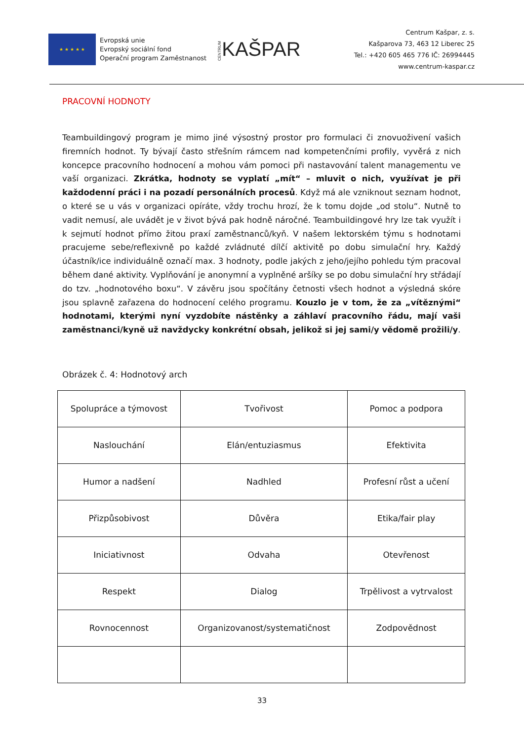★ ★ ★ ★ ★
Evropská unie
Evropský sociální fond
Operační program Zaměstnanost
CENTRUMKAŠPAR
Centrum Kašpar, z. s.
Kašparova 73, 463 12 Liberec 25
Tel.: +420 605 465 776 IČ: 26994445
www.centrum-kaspar.cz
PRACOVNÍ HODNOTY
Teambuildingový program je mimo jiné výsostný prostor pro formulaci či znovuoživení vašich firemních hodnot. Ty bývají často střešním rámcem nad kompetenčními profily, vyvěrá z nich koncepce pracovního hodnocení a mohou vám pomoci při nastavování talent managementu ve vaší organizaci. Zkrátka, hodnoty se vyplatí „mít“ – mluvit o nich, využívat je při každodenní práci i na pozadí personálních procesů. Když má ale vzniknout seznam hodnot, o které se u vás v organizaci opíráte, vždy trochu hrozí, že k tomu dojde „od stolu“. Nutně to vadit nemusí, ale uvádět je v život bývá pak hodně náročné. Teambuildingové hry lze tak využít i k sejmutí hodnot přímo žitou praxí zaměstnanců/kyň. V našem lektorském týmu s hodnotami pracujeme sebe/reflexivně po každé zvládnuté dílčí aktivitě po dobu simulační hry. Každý účastník/ice individuálně označí max. 3 hodnoty, podle jakých z jeho/jejího pohledu tým pracoval během dané aktivity. Vyplňování je anonymní a vyplněné aršíky se po dobu simulační hry střádají do tzv. „hodnotového boxu“. V závěru jsou spočítány četnosti všech hodnot a výsledná skóre jsou splavně zařazena do hodnocení celého programu. Kouzlo je v tom, že za „vítěznými“ hodnotami, kterými nyní vyzdobíte nástěnky a záhlaví pracovního řádu, mají vaši zaměstnanci/kyně už navždycky konkrétní obsah, jelikož si jej sami/y vědomě prožili/y.
Obrázek č. 4: Hodnotový arch
| Spolupráce a týmovost | Tvořivost | Pomoc a podpora |
| Naslouchání | Elán/entuziasmus | Efektivita |
| Humor a nadšení | Nadhled | Profesní růst a učení |
| Přizpůsobivost | Důvěra | Etika/fair play |
| Iniciativnost | Odvaha | Otevřenost |
| Respekt | Dialog | Trpělivost a vytrvalost |
| Rovnocennost | Organizovanost/systematičnost | Zodpovědnost |
33